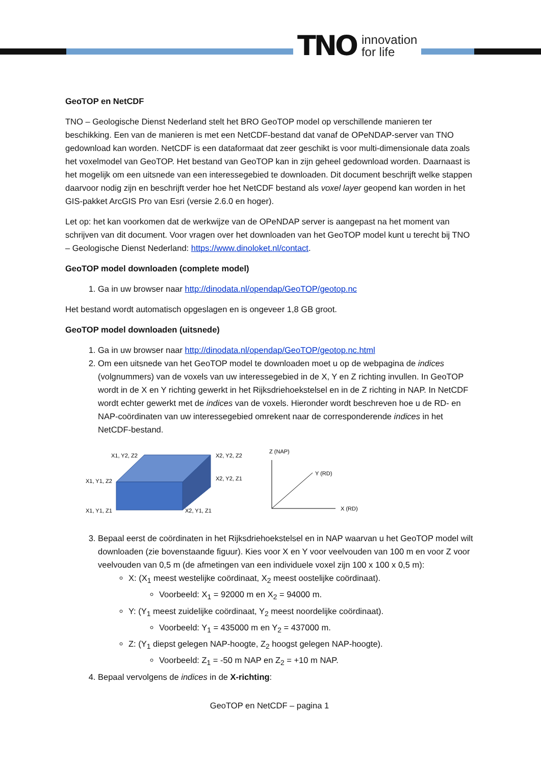TNO innovation
for life
GeoTOP en NetCDF
TNO – Geologische Dienst Nederland stelt het BRO GeoTOP model op verschillende manieren ter beschikking. Een van de manieren is met een NetCDF-bestand dat vanaf de OPeNDAP-server van TNO gedownload kan worden. NetCDF is een dataformaat dat zeer geschikt is voor multi-dimensionale data zoals het voxelmodel van GeoTOP. Het bestand van GeoTOP kan in zijn geheel gedownload worden. Daarnaast is het mogelijk om een uitsnede van een interessegebied te downloaden. Dit document beschrijft welke stappen daarvoor nodig zijn en beschrijft verder hoe het NetCDF bestand als voxel layer geopend kan worden in het GIS-pakket ArcGIS Pro van Esri (versie 2.6.0 en hoger).
Let op: het kan voorkomen dat de werkwijze van de OPeNDAP server is aangepast na het moment van schrijven van dit document. Voor vragen over het downloaden van het GeoTOP model kunt u terecht bij TNO – Geologische Dienst Nederland: https://www.dinoloket.nl/contact.
GeoTOP model downloaden (complete model)
1. Ga in uw browser naar http://dinodata.nl/opendap/GeoTOP/geotop.nc
Het bestand wordt automatisch opgeslagen en is ongeveer 1,8 GB groot.
GeoTOP model downloaden (uitsnede)
1. Ga in uw browser naar http://dinodata.nl/opendap/GeoTOP/geotop.nc.html
2. Om een uitsnede van het GeoTOP model te downloaden moet u op de webpagina de indices (volgnummers) van de voxels van uw interessegebied in de X, Y en Z richting invullen. In GeoTOP wordt in de X en Y richting gewerkt in het Rijksdriehoekstelsel en in de Z richting in NAP. In NetCDF wordt echter gewerkt met de indices van de voxels. Hieronder wordt beschreven hoe u de RD- en NAP-coördinaten van uw interessegebied omrekent naar de corresponderende indices in het NetCDF-bestand.
X1, Y2, Z2
X2, Y2, Z2
X1, Y1, Z2
X2, Y2, Z1
X1, Y1, Z1
X2, Y1, Z1
Z (NAP)
Y (RD)
X (RD)
3. Bepaal eerst de coördinaten in het Rijksdriehoekstelsel en in NAP waarvan u het GeoTOP model wilt downloaden (zie bovenstaande figuur). Kies voor X en Y voor veelvouden van 100 m en voor Z voor veelvouden van 0,5 m (de afmetingen van een individuele voxel zijn 100 x 100 x 0,5 m):
X: (X<sub>1</sub> meest westelijke coördinaat, X<sub>2</sub> meest oostelijke coördinaat).
Voorbeeld: X<sub>1</sub> = 92000 m en X<sub>2</sub> = 94000 m.
Y: (Y<sub>1</sub> meest zuidelijke coördinaat, Y<sub>2</sub> meest noordelijke coördinaat).
Voorbeeld: Y<sub>1</sub> = 435000 m en Y<sub>2</sub> = 437000 m.
Z: (Y<sub>1</sub> diepst gelegen NAP-hoogte, Z<sub>2</sub> hoogst gelegen NAP-hoogte).
Voorbeeld: Z<sub>1</sub> = -50 m NAP en Z<sub>2</sub> = +10 m NAP.
4. Bepaal vervolgens de indices in de X-richting:
GeoTOP en NetCDF – pagina 1